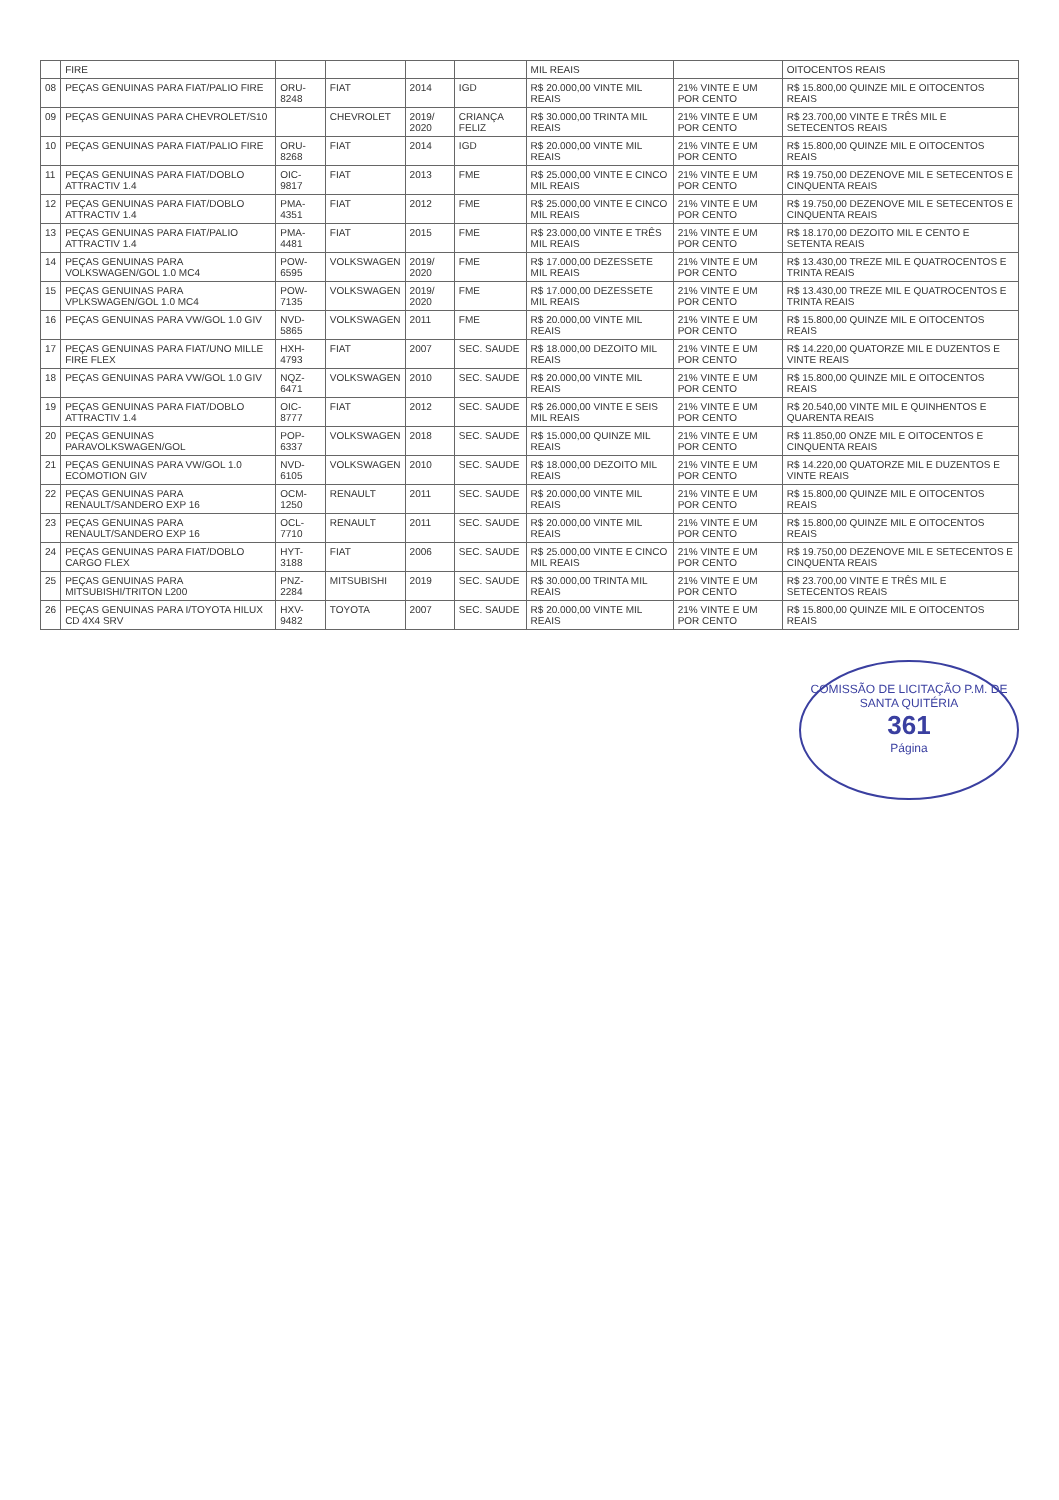| | FIRE | | | | | MIL REAIS | | OITOCENTOS REAIS |
| 08 | PEÇAS GENUINAS PARA FIAT/PALIO FIRE | ORU-8248 | FIAT | 2014 | IGD | R$ 20.000,00 VINTE MIL REAIS | 21% VINTE E UM POR CENTO | R$ 15.800,00 QUINZE MIL E OITOCENTOS REAIS |
| 09 | PEÇAS GENUINAS PARA CHEVROLET/S10 | | CHEVROLET | 2019/ 2020 | CRIANÇA FELIZ | R$ 30.000,00 TRINTA MIL REAIS | 21% VINTE E UM POR CENTO | R$ 23.700,00 VINTE E TRÊS MIL E SETECENTOS REAIS |
| 10 | PEÇAS GENUINAS PARA FIAT/PALIO FIRE | ORU-8268 | FIAT | 2014 | IGD | R$ 20.000,00 VINTE MIL REAIS | 21% VINTE E UM POR CENTO | R$ 15.800,00 QUINZE MIL E OITOCENTOS REAIS |
| 11 | PEÇAS GENUINAS PARA FIAT/DOBLO ATTRACTIV 1.4 | OIC-9817 | FIAT | 2013 | FME | R$ 25.000,00 VINTE E CINCO MIL REAIS | 21% VINTE E UM POR CENTO | R$ 19.750,00 DEZENOVE MIL E SETECENTOS E CINQUENTA REAIS |
| 12 | PEÇAS GENUINAS PARA FIAT/DOBLO ATTRACTIV 1.4 | PMA-4351 | FIAT | 2012 | FME | R$ 25.000,00 VINTE E CINCO MIL REAIS | 21% VINTE E UM POR CENTO | R$ 19.750,00 DEZENOVE MIL E SETECENTOS E CINQUENTA REAIS |
| 13 | PEÇAS GENUINAS PARA FIAT/PALIO ATTRACTIV 1.4 | PMA-4481 | FIAT | 2015 | FME | R$ 23.000,00 VINTE E TRÊS MIL REAIS | 21% VINTE E UM POR CENTO | R$ 18.170,00 DEZOITO MIL E CENTO E SETENTA REAIS |
| 14 | PEÇAS GENUINAS PARA VOLKSWAGEN/GOL 1.0 MC4 | POW-6595 | VOLKSWAGEN | 2019/ 2020 | FME | R$ 17.000,00 DEZESSETE MIL REAIS | 21% VINTE E UM POR CENTO | R$ 13.430,00 TREZE MIL E QUATROCENTOS E TRINTA REAIS |
| 15 | PEÇAS GENUINAS PARA VPLKSWAGEN/GOL 1.0 MC4 | POW-7135 | VOLKSWAGEN | 2019/ 2020 | FME | R$ 17.000,00 DEZESSETE MIL REAIS | 21% VINTE E UM POR CENTO | R$ 13.430,00 TREZE MIL E QUATROCENTOS E TRINTA REAIS |
| 16 | PEÇAS GENUINAS PARA VW/GOL 1.0 GIV | NVD-5865 | VOLKSWAGEN | 2011 | FME | R$ 20.000,00 VINTE MIL REAIS | 21% VINTE E UM POR CENTO | R$ 15.800,00 QUINZE MIL E OITOCENTOS REAIS |
| 17 | PEÇAS GENUINAS PARA FIAT/UNO MILLE FIRE FLEX | HXH-4793 | FIAT | 2007 | SEC. SAUDE | R$ 18.000,00 DEZOITO MIL REAIS | 21% VINTE E UM POR CENTO | R$ 14.220,00 QUATORZE MIL E DUZENTOS E VINTE REAIS |
| 18 | PEÇAS GENUINAS PARA VW/GOL 1.0 GIV | NQZ-6471 | VOLKSWAGEN | 2010 | SEC. SAUDE | R$ 20.000,00 VINTE MIL REAIS | 21% VINTE E UM POR CENTO | R$ 15.800,00 QUINZE MIL E OITOCENTOS REAIS |
| 19 | PEÇAS GENUINAS PARA FIAT/DOBLO ATTRACTIV 1.4 | OIC-8777 | FIAT | 2012 | SEC. SAUDE | R$ 26.000,00 VINTE E SEIS MIL REAIS | 21% VINTE E UM POR CENTO | R$ 20.540,00 VINTE MIL E QUINHENTOS E QUARENTA REAIS |
| 20 | PEÇAS GENUINAS PARAVOLKSWAGEN/GOL | POP-6337 | VOLKSWAGEN | 2018 | SEC. SAUDE | R$ 15.000,00 QUINZE MIL REAIS | 21% VINTE E UM POR CENTO | R$ 11.850,00 ONZE MIL E OITOCENTOS E CINQUENTA REAIS |
| 21 | PEÇAS GENUINAS PARA VW/GOL 1.0 ECOMOTION GIV | NVD-6105 | VOLKSWAGEN | 2010 | SEC. SAUDE | R$ 18.000,00 DEZOITO MIL REAIS | 21% VINTE E UM POR CENTO | R$ 14.220,00 QUATORZE MIL E DUZENTOS E VINTE REAIS |
| 22 | PEÇAS GENUINAS PARA RENAULT/SANDERO EXP 16 | OCM-1250 | RENAULT | 2011 | SEC. SAUDE | R$ 20.000,00 VINTE MIL REAIS | 21% VINTE E UM POR CENTO | R$ 15.800,00 QUINZE MIL E OITOCENTOS REAIS |
| 23 | PEÇAS GENUINAS PARA RENAULT/SANDERO EXP 16 | OCL-7710 | RENAULT | 2011 | SEC. SAUDE | R$ 20.000,00 VINTE MIL REAIS | 21% VINTE E UM POR CENTO | R$ 15.800,00 QUINZE MIL E OITOCENTOS REAIS |
| 24 | PEÇAS GENUINAS PARA FIAT/DOBLO CARGO FLEX | HYT-3188 | FIAT | 2006 | SEC. SAUDE | R$ 25.000,00 VINTE E CINCO MIL REAIS | 21% VINTE E UM POR CENTO | R$ 19.750,00 DEZENOVE MIL E SETECENTOS E CINQUENTA REAIS |
| 25 | PEÇAS GENUINAS PARA MITSUBISHI/TRITON L200 | PNZ-2284 | MITSUBISHI | 2019 | SEC. SAUDE | R$ 30.000,00 TRINTA MIL REAIS | 21% VINTE E UM POR CENTO | R$ 23.700,00 VINTE E TRÊS MIL E SETECENTOS REAIS |
| 26 | PEÇAS GENUINAS PARA I/TOYOTA HILUX CD 4X4 SRV | HXV-9482 | TOYOTA | 2007 | SEC. SAUDE | R$ 20.000,00 VINTE MIL REAIS | 21% VINTE E UM POR CENTO | R$ 15.800,00 QUINZE MIL E OITOCENTOS REAIS |
COMISSÃO DE LICITAÇÃO P.M. DE SANTA QUITÉRIA
361
Página